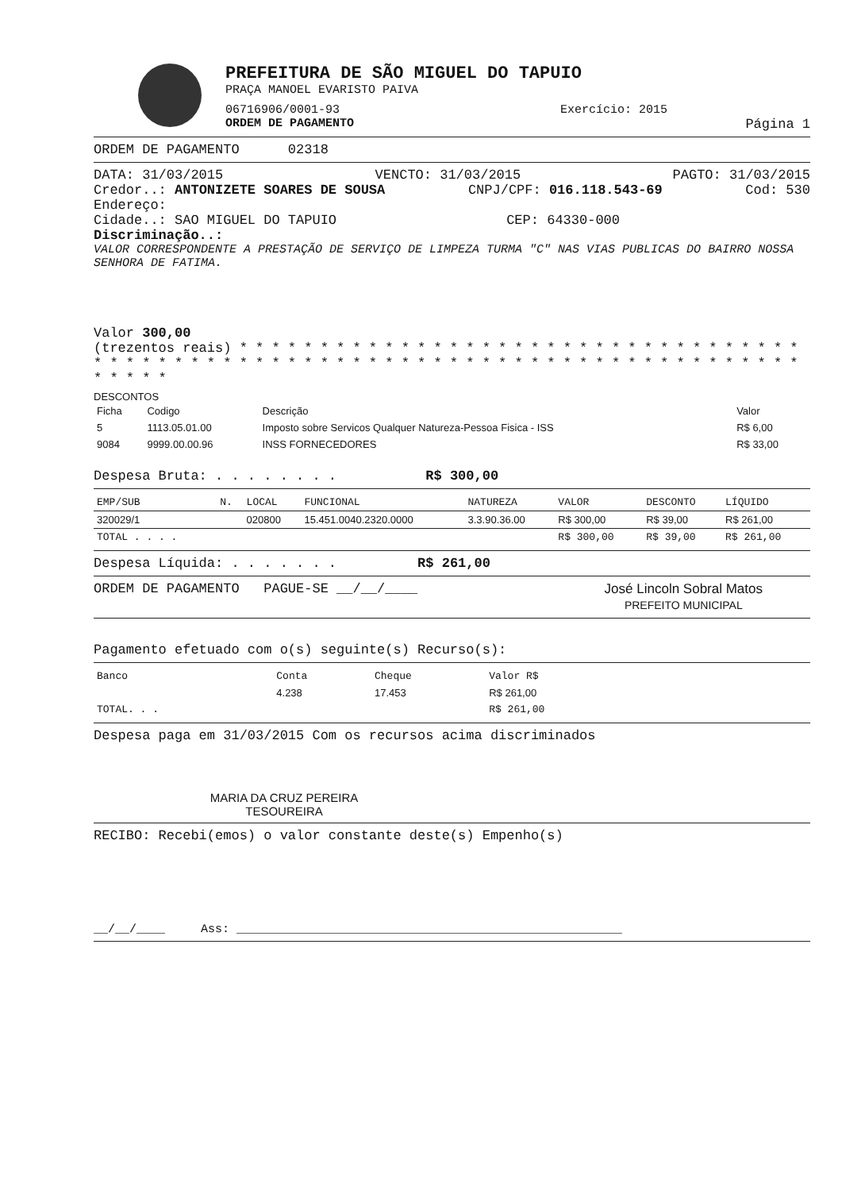PREFEITURA DE SÃO MIGUEL DO TAPUIO
PRAÇA MANOEL EVARISTO PAIVA
06716906/0001-93 Exercício: 2015
ORDEM DE PAGAMENTO Página 1
ORDEM DE PAGAMENTO 02318
DATA: 31/03/2015 VENCTO: 31/03/2015 PAGTO: 31/03/2015
Credor..: ANTONIZETE SOARES DE SOUSA CNPJ/CPF: 016.118.543-69 Cod: 530
Endereço:
Cidade..: SAO MIGUEL DO TAPUIO CEP: 64330-000
Discriminação..:
VALOR CORRESPONDENTE A PRESTAÇÃO DE SERVIÇO DE LIMPEZA TURMA "C" NAS VIAS PUBLICAS DO BAIRRO NOSSA SENHORA DE FATIMA.
Valor 300,00
(trezentos reais) * * * * * * * * * * * * * * * * * * * * * * * * * * * * * * * * * * * * * * * * * * * * * * * * * * * * * * * * * * * * * * * * * * * * * * * * * * * * * * * * * * * *
DESCONTOS
| Ficha | Codigo | Descrição | Valor |
| --- | --- | --- | --- |
| 5 | 1113.05.01.00 | Imposto sobre Servicos Qualquer Natureza-Pessoa Fisica - ISS | R$ 6,00 |
| 9084 | 9999.00.00.96 | INSS FORNECEDORES | R$ 33,00 |
Despesa Bruta: . . . . . . . . R$ 300,00
| EMP/SUB | N. | LOCAL | FUNCIONAL | NATUREZA | VALOR | DESCONTO | LÍQUIDO |
| --- | --- | --- | --- | --- | --- | --- | --- |
| 320029/1 | | 020800 | 15.451.0040.2320.0000 | 3.3.90.36.00 | R$ 300,00 | R$ 39,00 | R$ 261,00 |
| TOTAL . . . . | | | | | R$ 300,00 | R$ 39,00 | R$ 261,00 |
Despesa Líquida: . . . . . . . R$ 261,00
ORDEM DE PAGAMENTO PAGUE-SE __/__/____ José Lincoln Sobral Matos
PREFEITO MUNICIPAL
Pagamento efetuado com o(s) seguinte(s) Recurso(s):
| Banco | Conta | Cheque | Valor R$ |
| --- | --- | --- | --- |
| | 4.238 | 17.453 | R$ 261,00 |
| TOTAL. . . | | | R$ 261,00 |
Despesa paga em 31/03/2015 Com os recursos acima discriminados
MARIA DA CRUZ PEREIRA
TESOUREIRA
RECIBO: Recebi(emos) o valor constante deste(s) Empenho(s)
__/__/____ Ass: ______________________________________________________